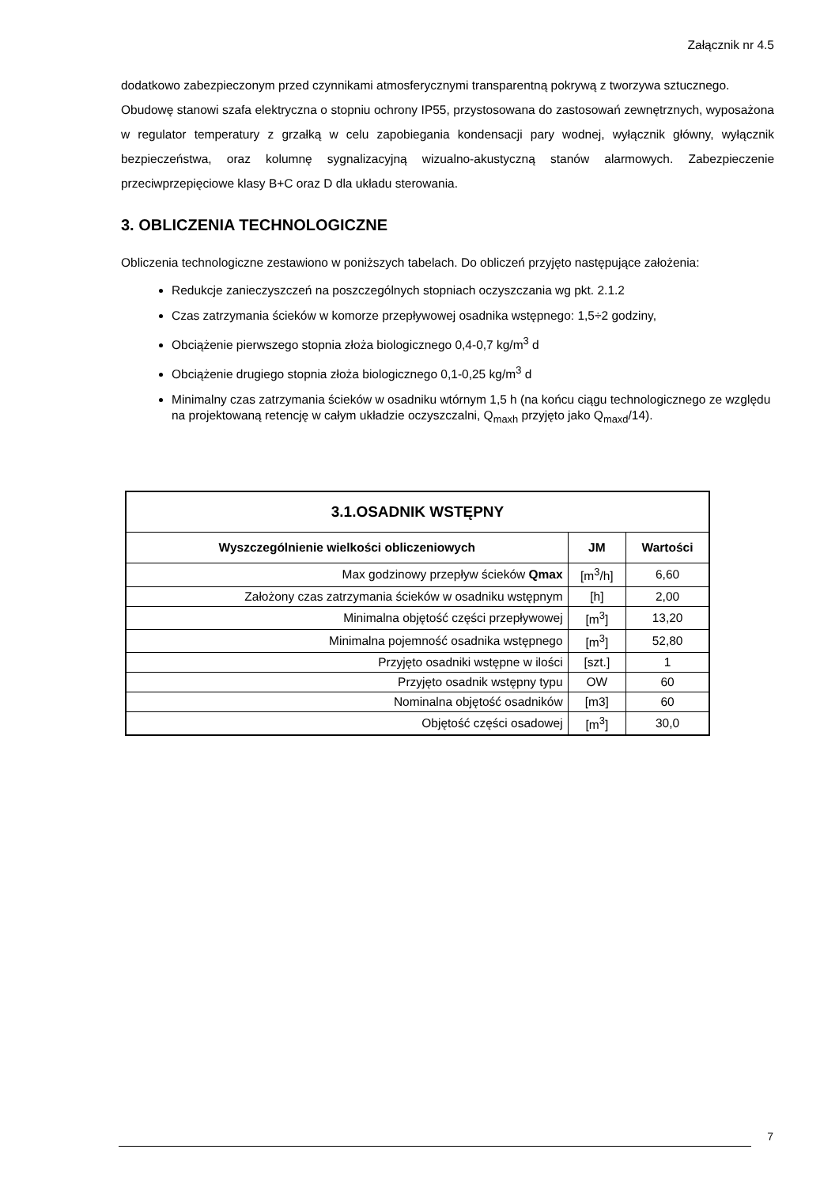Załącznik nr 4.5
dodatkowo zabezpieczonym przed czynnikami atmosferycznymi transparentną pokrywą z tworzywa sztucznego.
Obudowę stanowi szafa elektryczna o stopniu ochrony IP55, przystosowana do zastosowań zewnętrznych, wyposażona w regulator temperatury z grzałką w celu zapobiegania kondensacji pary wodnej, wyłącznik główny, wyłącznik bezpieczeństwa, oraz kolumnę sygnalizacyjną wizualno-akustyczną stanów alarmowych. Zabezpieczenie przeciwprzepięciowe klasy B+C oraz D dla układu sterowania.
3. OBLICZENIA TECHNOLOGICZNE
Obliczenia technologiczne zestawiono w poniższych tabelach. Do obliczeń przyjęto następujące założenia:
Redukcje zanieczyszczeń na poszczególnych stopniach oczyszczania wg pkt. 2.1.2
Czas zatrzymania ścieków w komorze przepływowej osadnika wstępnego: 1,5÷2 godziny,
Obciążenie pierwszego stopnia złoża biologicznego 0,4-0,7 kg/m<sup>3</sup> d
Obciążenie drugiego stopnia złoża biologicznego 0,1-0,25 kg/m<sup>3</sup> d
Minimalny czas zatrzymania ścieków w osadniku wtórnym 1,5 h (na końcu ciągu technologicznego ze względu na projektowaną retencję w całym układzie oczyszczalni, Q<sub>maxh</sub> przyjęto jako Q<sub>maxd</sub>/14).
| 3.1.OSADNIK WSTĘPNY | | |
| Wyszczególnienie wielkości obliczeniowych | JM | Wartości |
| Max godzinowy przepływ ścieków Qmax | [m<sup>3</sup>/h] | 6,60 |
| Założony czas zatrzymania ścieków w osadniku wstępnym | [h] | 2,00 |
| Minimalna objętość części przepływowej | [m<sup>3</sup>] | 13,20 |
| Minimalna pojemność osadnika wstępnego | [m<sup>3</sup>] | 52,80 |
| Przyjęto osadniki wstępne w ilości | [szt.] | 1 |
| Przyjęto osadnik wstępny typu | OW | 60 |
| Nominalna objętość osadników | [m3] | 60 |
| Objętość części osadowej | [m<sup>3</sup>] | 30,0 |
7